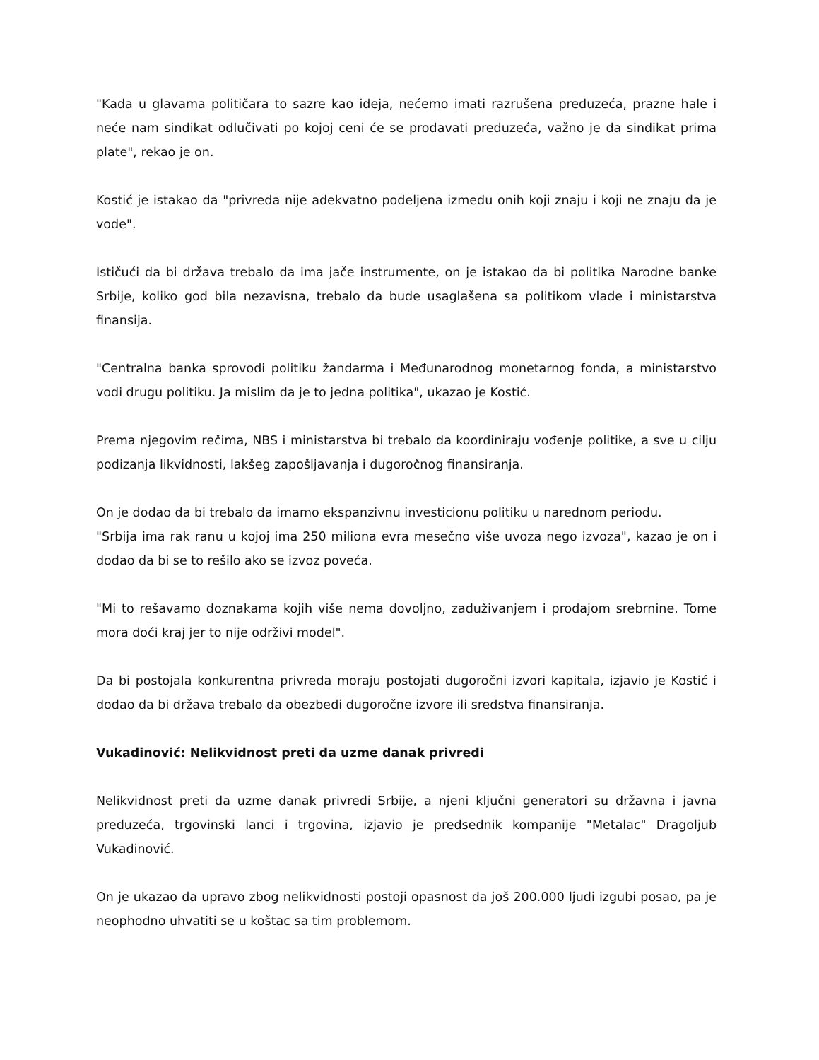"Kada u glavama političara to sazre kao ideja, nećemo imati razrušena preduzeća, prazne hale i neće nam sindikat odlučivati po kojoj ceni će se prodavati preduzeća, važno je da sindikat prima plate", rekao je on.
Kostić je istakao da "privreda nije adekvatno podeljena između onih koji znaju i koji ne znaju da je vode".
Ističući da bi država trebalo da ima jače instrumente, on je istakao da bi politika Narodne banke Srbije, koliko god bila nezavisna, trebalo da bude usaglašena sa politikom vlade i ministarstva finansija.
"Centralna banka sprovodi politiku žandarma i Međunarodnog monetarnog fonda, a ministarstvo vodi drugu politiku. Ja mislim da je to jedna politika", ukazao je Kostić.
Prema njegovim rečima, NBS i ministarstva bi trebalo da koordiniraju vođenje politike, a sve u cilju podizanja likvidnosti, lakšeg zapošljavanja i dugoročnog finansiranja.
On je dodao da bi trebalo da imamo ekspanzivnu investicionu politiku u narednom periodu.
"Srbija ima rak ranu u kojoj ima 250 miliona evra mesečno više uvoza nego izvoza", kazao je on i dodao da bi se to rešilo ako se izvoz poveća.
"Mi to rešavamo doznakama kojih više nema dovoljno, zaduživanjem i prodajom srebrnine. Tome mora doći kraj jer to nije održivi model".
Da bi postojala konkurentna privreda moraju postojati dugoročni izvori kapitala, izjavio je Kostić i dodao da bi država trebalo da obezbedi dugoročne izvore ili sredstva finansiranja.
Vukadinović: Nelikvidnost preti da uzme danak privredi
Nelikvidnost preti da uzme danak privredi Srbije, a njeni ključni generatori su državna i javna preduzeća, trgovinski lanci i trgovina, izjavio je predsednik kompanije "Metalac" Dragoljub Vukadinović.
On je ukazao da upravo zbog nelikvidnosti postoji opasnost da još 200.000 ljudi izgubi posao, pa je neophodno uhvatiti se u koštac sa tim problemom.